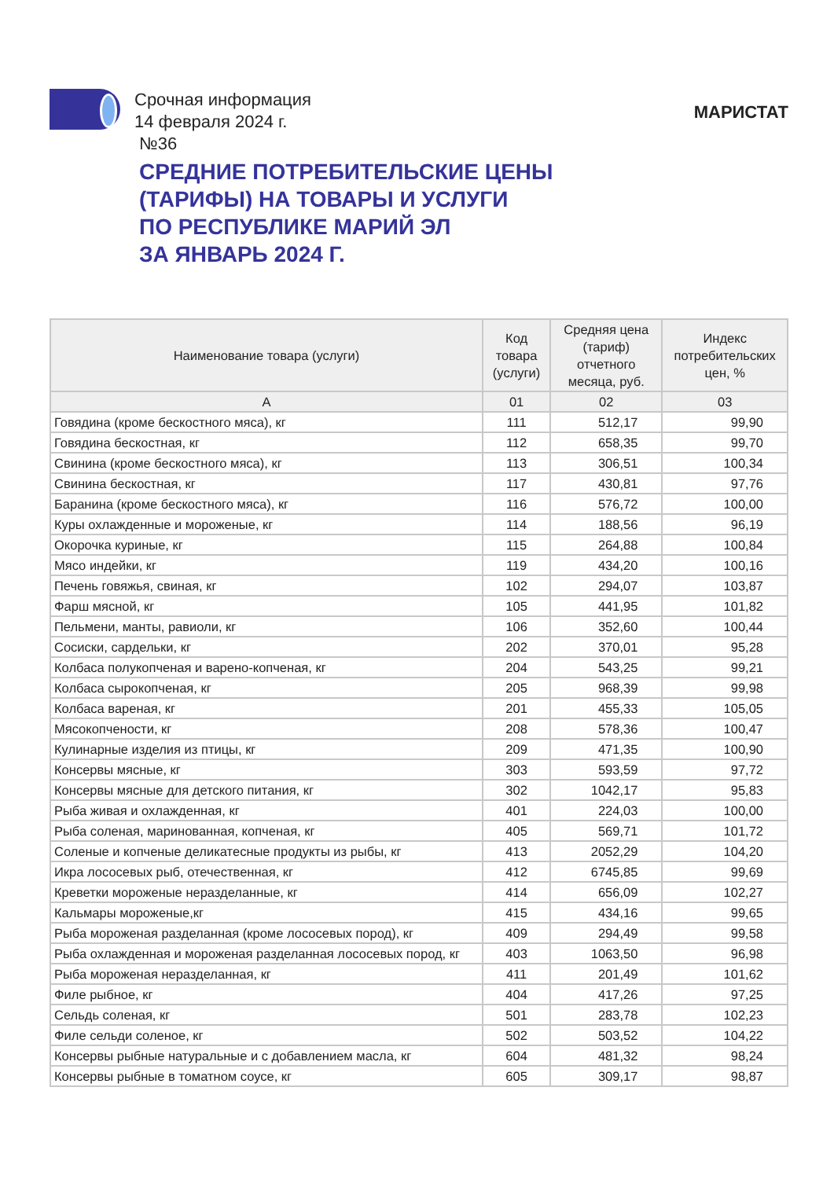Срочная информация
14 февраля 2024 г.
№36
МАРИСТАТ
СРЕДНИЕ ПОТРЕБИТЕЛЬСКИЕ ЦЕНЫ
(ТАРИФЫ) НА ТОВАРЫ И УСЛУГИ
ПО РЕСПУБЛИКЕ МАРИЙ ЭЛ
ЗА ЯНВАРЬ 2024 Г.
| Наименование товара (услуги) | Код товара (услуги) | Средняя цена (тариф) отчетного месяца, руб. | Индекс потребительских цен, % |
| --- | --- | --- | --- |
| А | 01 | 02 | 03 |
| Говядина (кроме бескостного мяса), кг | 111 | 512,17 | 99,90 |
| Говядина бескостная, кг | 112 | 658,35 | 99,70 |
| Свинина (кроме бескостного мяса), кг | 113 | 306,51 | 100,34 |
| Свинина бескостная, кг | 117 | 430,81 | 97,76 |
| Баранина (кроме бескостного мяса), кг | 116 | 576,72 | 100,00 |
| Куры охлажденные и мороженые, кг | 114 | 188,56 | 96,19 |
| Окорочка куриные, кг | 115 | 264,88 | 100,84 |
| Мясо индейки, кг | 119 | 434,20 | 100,16 |
| Печень говяжья, свиная, кг | 102 | 294,07 | 103,87 |
| Фарш мясной, кг | 105 | 441,95 | 101,82 |
| Пельмени, манты, равиоли, кг | 106 | 352,60 | 100,44 |
| Сосиски, сардельки, кг | 202 | 370,01 | 95,28 |
| Колбаса полукопченая и варено-копченая, кг | 204 | 543,25 | 99,21 |
| Колбаса сырокопченая, кг | 205 | 968,39 | 99,98 |
| Колбаса вареная, кг | 201 | 455,33 | 105,05 |
| Мясокопчености, кг | 208 | 578,36 | 100,47 |
| Кулинарные изделия из птицы, кг | 209 | 471,35 | 100,90 |
| Консервы мясные, кг | 303 | 593,59 | 97,72 |
| Консервы мясные для детского питания, кг | 302 | 1042,17 | 95,83 |
| Рыба живая и охлажденная, кг | 401 | 224,03 | 100,00 |
| Рыба соленая, маринованная, копченая, кг | 405 | 569,71 | 101,72 |
| Соленые и копченые деликатесные продукты из рыбы, кг | 413 | 2052,29 | 104,20 |
| Икра лососевых рыб, отечественная, кг | 412 | 6745,85 | 99,69 |
| Креветки мороженые неразделанные, кг | 414 | 656,09 | 102,27 |
| Кальмары мороженые,кг | 415 | 434,16 | 99,65 |
| Рыба мороженая разделанная (кроме лососевых пород), кг | 409 | 294,49 | 99,58 |
| Рыба охлажденная и мороженая разделанная лососевых пород, кг | 403 | 1063,50 | 96,98 |
| Рыба мороженая неразделанная, кг | 411 | 201,49 | 101,62 |
| Филе рыбное, кг | 404 | 417,26 | 97,25 |
| Сельдь соленая, кг | 501 | 283,78 | 102,23 |
| Филе сельди соленое, кг | 502 | 503,52 | 104,22 |
| Консервы рыбные натуральные и с добавлением масла, кг | 604 | 481,32 | 98,24 |
| Консервы рыбные в томатном соусе, кг | 605 | 309,17 | 98,87 |